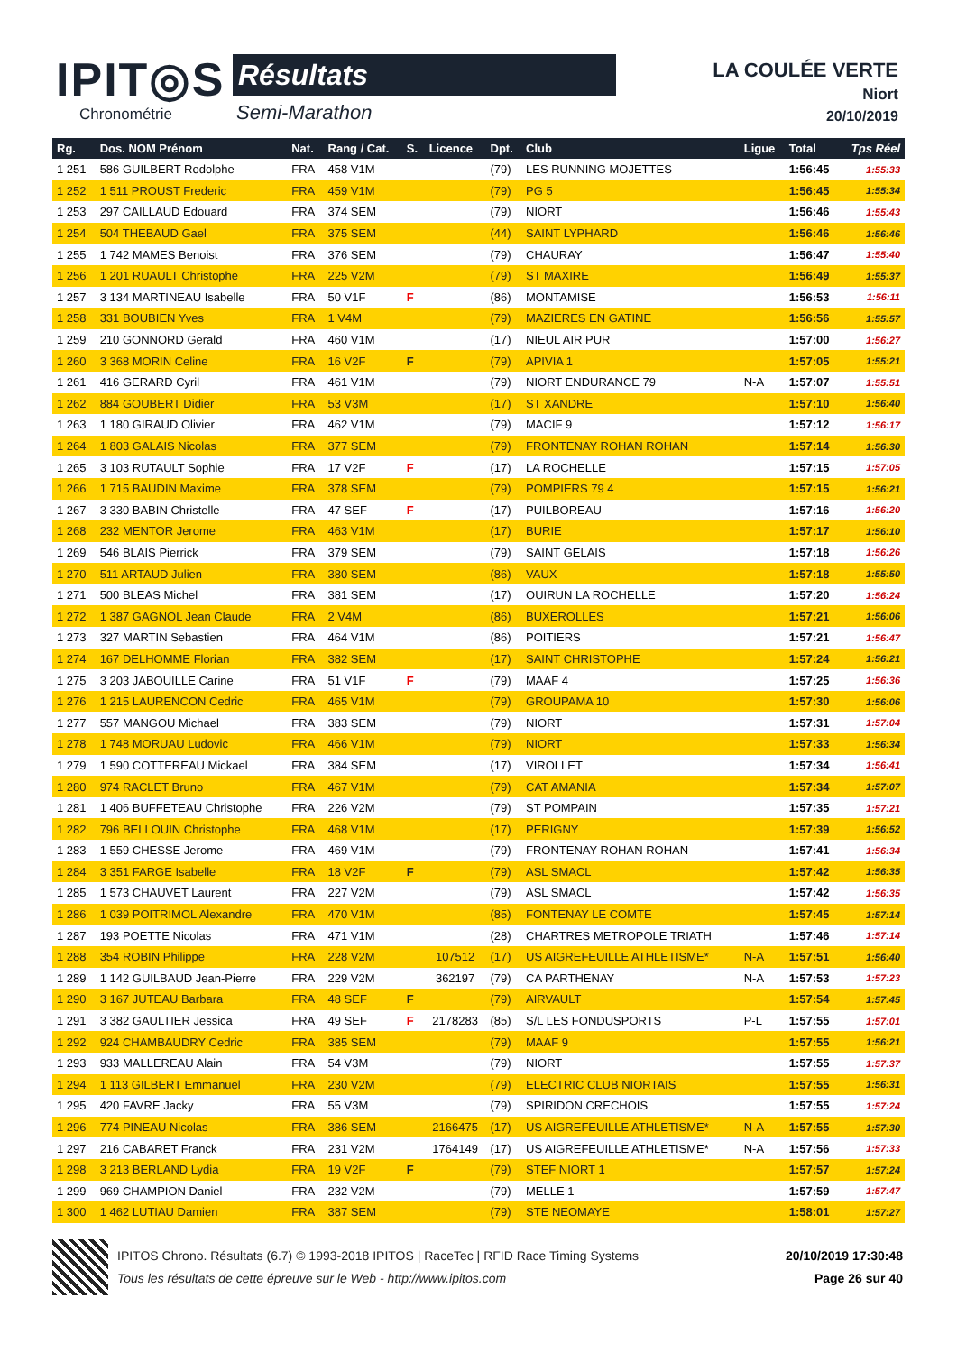IPIT◎S
Chronométrie
Résultats
Semi-Marathon
LA COULÉE VERTE
Niort
20/10/2019
| Rg. | Dos. NOM Prénom | Nat. | Rang / Cat. | S. | Licence | Dpt. | Club | Ligue | Total | Tps Réel |
| --- | --- | --- | --- | --- | --- | --- | --- | --- | --- | --- |
| 1 251 | 586 GUILBERT Rodolphe | FRA | 458 V1M | | | (79) | LES RUNNING MOJETTES | | 1:56:45 | 1:55:33 |
| 1 252 | 1 511 PROUST Frederic | FRA | 459 V1M | | | (79) | PG 5 | | 1:56:45 | 1:55:34 |
| 1 253 | 297 CAILLAUD Edouard | FRA | 374 SEM | | | (79) | NIORT | | 1:56:46 | 1:55:43 |
| 1 254 | 504 THEBAUD Gael | FRA | 375 SEM | | | (44) | SAINT LYPHARD | | 1:56:46 | 1:56:46 |
| 1 255 | 1 742 MAMES Benoist | FRA | 376 SEM | | | (79) | CHAURAY | | 1:56:47 | 1:55:40 |
| 1 256 | 1 201 RUAULT Christophe | FRA | 225 V2M | | | (79) | ST MAXIRE | | 1:56:49 | 1:55:37 |
| 1 257 | 3 134 MARTINEAU Isabelle | FRA | 50 V1F | F | | (86) | MONTAMISE | | 1:56:53 | 1:56:11 |
| 1 258 | 331 BOUBIEN Yves | FRA | 1 V4M | | | (79) | MAZIERES EN GATINE | | 1:56:56 | 1:55:57 |
| 1 259 | 210 GONNORD Gerald | FRA | 460 V1M | | | (17) | NIEUL AIR PUR | | 1:57:00 | 1:56:27 |
| 1 260 | 3 368 MORIN Celine | FRA | 16 V2F | F | | (79) | APIVIA 1 | | 1:57:05 | 1:55:21 |
| 1 261 | 416 GERARD Cyril | FRA | 461 V1M | | | (79) | NIORT ENDURANCE 79 | N-A | 1:57:07 | 1:55:51 |
| 1 262 | 884 GOUBERT Didier | FRA | 53 V3M | | | (17) | ST XANDRE | | 1:57:10 | 1:56:40 |
| 1 263 | 1 180 GIRAUD Olivier | FRA | 462 V1M | | | (79) | MACIF 9 | | 1:57:12 | 1:56:17 |
| 1 264 | 1 803 GALAIS Nicolas | FRA | 377 SEM | | | (79) | FRONTENAY ROHAN ROHAN | | 1:57:14 | 1:56:30 |
| 1 265 | 3 103 RUTAULT Sophie | FRA | 17 V2F | F | | (17) | LA ROCHELLE | | 1:57:15 | 1:57:05 |
| 1 266 | 1 715 BAUDIN Maxime | FRA | 378 SEM | | | (79) | POMPIERS 79 4 | | 1:57:15 | 1:56:21 |
| 1 267 | 3 330 BABIN Christelle | FRA | 47 SEF | F | | (17) | PUILBOREAU | | 1:57:16 | 1:56:20 |
| 1 268 | 232 MENTOR Jerome | FRA | 463 V1M | | | (17) | BURIE | | 1:57:17 | 1:56:10 |
| 1 269 | 546 BLAIS Pierrick | FRA | 379 SEM | | | (79) | SAINT GELAIS | | 1:57:18 | 1:56:26 |
| 1 270 | 511 ARTAUD Julien | FRA | 380 SEM | | | (86) | VAUX | | 1:57:18 | 1:55:50 |
| 1 271 | 500 BLEAS Michel | FRA | 381 SEM | | | (17) | OUIRUN LA ROCHELLE | | 1:57:20 | 1:56:24 |
| 1 272 | 1 387 GAGNOL Jean Claude | FRA | 2 V4M | | | (86) | BUXEROLLES | | 1:57:21 | 1:56:06 |
| 1 273 | 327 MARTIN Sebastien | FRA | 464 V1M | | | (86) | POITIERS | | 1:57:21 | 1:56:47 |
| 1 274 | 167 DELHOMME Florian | FRA | 382 SEM | | | (17) | SAINT CHRISTOPHE | | 1:57:24 | 1:56:21 |
| 1 275 | 3 203 JABOUILLE Carine | FRA | 51 V1F | F | | (79) | MAAF 4 | | 1:57:25 | 1:56:36 |
| 1 276 | 1 215 LAURENCON Cedric | FRA | 465 V1M | | | (79) | GROUPAMA 10 | | 1:57:30 | 1:56:06 |
| 1 277 | 557 MANGOU Michael | FRA | 383 SEM | | | (79) | NIORT | | 1:57:31 | 1:57:04 |
| 1 278 | 1 748 MORUAU Ludovic | FRA | 466 V1M | | | (79) | NIORT | | 1:57:33 | 1:56:34 |
| 1 279 | 1 590 COTTEREAU Mickael | FRA | 384 SEM | | | (17) | VIROLLET | | 1:57:34 | 1:56:41 |
| 1 280 | 974 RACLET Bruno | FRA | 467 V1M | | | (79) | CAT AMANIA | | 1:57:34 | 1:57:07 |
| 1 281 | 1 406 BUFFETEAU Christophe | FRA | 226 V2M | | | (79) | ST POMPAIN | | 1:57:35 | 1:57:21 |
| 1 282 | 796 BELLOUIN Christophe | FRA | 468 V1M | | | (17) | PERIGNY | | 1:57:39 | 1:56:52 |
| 1 283 | 1 559 CHESSE Jerome | FRA | 469 V1M | | | (79) | FRONTENAY ROHAN ROHAN | | 1:57:41 | 1:56:34 |
| 1 284 | 3 351 FARGE Isabelle | FRA | 18 V2F | F | | (79) | ASL SMACL | | 1:57:42 | 1:56:35 |
| 1 285 | 1 573 CHAUVET Laurent | FRA | 227 V2M | | | (79) | ASL SMACL | | 1:57:42 | 1:56:35 |
| 1 286 | 1 039 POITRIMOL Alexandre | FRA | 470 V1M | | | (85) | FONTENAY LE COMTE | | 1:57:45 | 1:57:14 |
| 1 287 | 193 POETTE Nicolas | FRA | 471 V1M | | | (28) | CHARTRES METROPOLE TRIATH | | 1:57:46 | 1:57:14 |
| 1 288 | 354 ROBIN Philippe | FRA | 228 V2M | | 107512 | (17) | US AIGREFEUILLE ATHLETISME* | N-A | 1:57:51 | 1:56:40 |
| 1 289 | 1 142 GUILBAUD Jean-Pierre | FRA | 229 V2M | | 362197 | (79) | CA PARTHENAY | N-A | 1:57:53 | 1:57:23 |
| 1 290 | 3 167 JUTEAU Barbara | FRA | 48 SEF | F | | (79) | AIRVAULT | | 1:57:54 | 1:57:45 |
| 1 291 | 3 382 GAULTIER Jessica | FRA | 49 SEF | F | 2178283 | (85) | S/L LES FONDUSPORTS | P-L | 1:57:55 | 1:57:01 |
| 1 292 | 924 CHAMBAUDRY Cedric | FRA | 385 SEM | | | (79) | MAAF 9 | | 1:57:55 | 1:56:21 |
| 1 293 | 933 MALLEREAU Alain | FRA | 54 V3M | | | (79) | NIORT | | 1:57:55 | 1:57:37 |
| 1 294 | 1 113 GILBERT Emmanuel | FRA | 230 V2M | | | (79) | ELECTRIC CLUB NIORTAIS | | 1:57:55 | 1:56:31 |
| 1 295 | 420 FAVRE Jacky | FRA | 55 V3M | | | (79) | SPIRIDON CRECHOIS | | 1:57:55 | 1:57:24 |
| 1 296 | 774 PINEAU Nicolas | FRA | 386 SEM | | 2166475 | (17) | US AIGREFEUILLE ATHLETISME* | N-A | 1:57:55 | 1:57:30 |
| 1 297 | 216 CABARET Franck | FRA | 231 V2M | | 1764149 | (17) | US AIGREFEUILLE ATHLETISME* | N-A | 1:57:56 | 1:57:33 |
| 1 298 | 3 213 BERLAND Lydia | FRA | 19 V2F | F | | (79) | STEF NIORT 1 | | 1:57:57 | 1:57:24 |
| 1 299 | 969 CHAMPION Daniel | FRA | 232 V2M | | | (79) | MELLE 1 | | 1:57:59 | 1:57:47 |
| 1 300 | 1 462 LUTIAU Damien | FRA | 387 SEM | | | (79) | STE NEOMAYE | | 1:58:01 | 1:57:27 |
IPITOS Chrono. Résultats (6.7) © 1993-2018 IPITOS | RaceTec | RFID Race Timing Systems
Tous les résultats de cette épreuve sur le Web - http://www.ipitos.com
20/10/2019 17:30:48
Page 26 sur 40